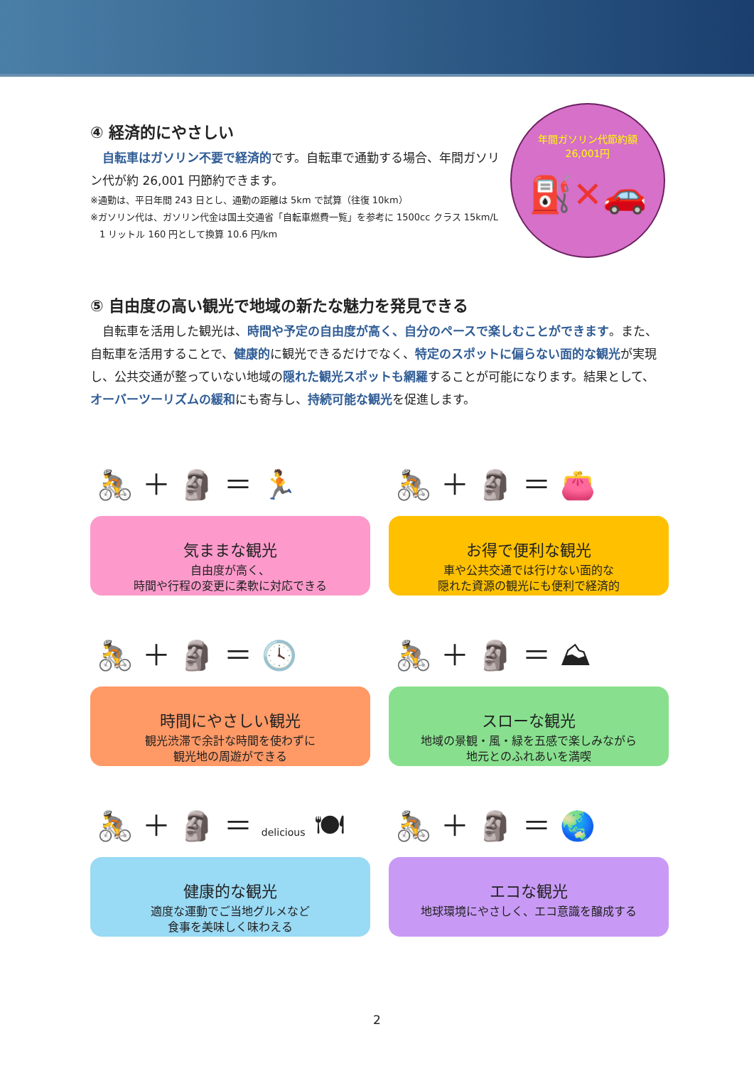年間ガソリン代節約額
26,001円
⛽✕🚗
④ 経済的にやさしい
　自転車はガソリン不要で経済的です。自転車で通勤する場合、年間ガソリン代が約 26,001 円節約できます。
※通勤は、平日年間 243 日とし、通勤の距離は 5km で試算（往復 10km）
※ガソリン代は、ガソリン代金は国土交通省「自転車燃費一覧」を参考に 1500cc クラス 15km/L
　1 リットル 160 円として換算 10.6 円/km
⑤ 自由度の高い観光で地域の新たな魅力を発見できる
　自転車を活用した観光は、時間や予定の自由度が高く、自分のペースで楽しむことができます。また、自転車を活用することで、健康的に観光できるだけでなく、特定のスポットに偏らない面的な観光が実現し、公共交通が整っていない地域の隠れた観光スポットも網羅することが可能になります。結果として、オーバーツーリズムの緩和にも寄与し、持続可能な観光を促進します。
🚴 ＋ 🗿 ＝ 🏃
気ままな観光
自由度が高く、
時間や行程の変更に柔軟に対応できる
🚴 ＋ 🗿 ＝ 👛
お得で便利な観光
車や公共交通では行けない面的な
隠れた資源の観光にも便利で経済的
🚴 ＋ 🗿 ＝ 🕓
時間にやさしい観光
観光渋滞で余計な時間を使わずに
観光地の周遊ができる
🚴 ＋ 🗿 ＝ ⛰
スローな観光
地域の景観・風・緑を五感で楽しみながら
地元とのふれあいを満喫
🚴 ＋ 🗿 ＝ delicious 🍽
健康的な観光
適度な運動でご当地グルメなど
食事を美味しく味わえる
🚴 ＋ 🗿 ＝ 🌏
エコな観光
地球環境にやさしく、エコ意識を醸成する
2